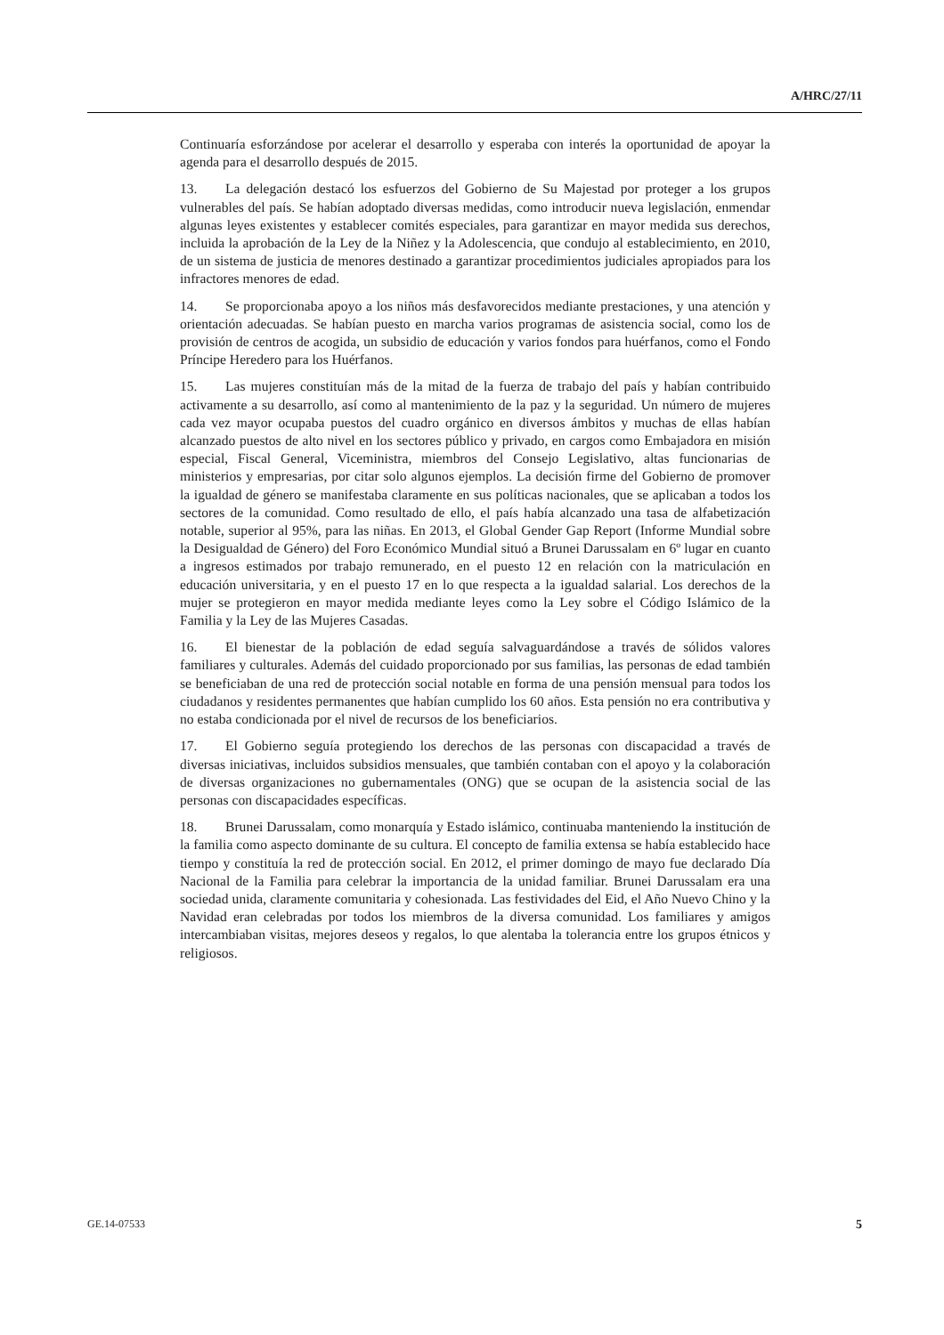A/HRC/27/11
Continuaría esforzándose por acelerar el desarrollo y esperaba con interés la oportunidad de apoyar la agenda para el desarrollo después de 2015.
13. La delegación destacó los esfuerzos del Gobierno de Su Majestad por proteger a los grupos vulnerables del país. Se habían adoptado diversas medidas, como introducir nueva legislación, enmendar algunas leyes existentes y establecer comités especiales, para garantizar en mayor medida sus derechos, incluida la aprobación de la Ley de la Niñez y la Adolescencia, que condujo al establecimiento, en 2010, de un sistema de justicia de menores destinado a garantizar procedimientos judiciales apropiados para los infractores menores de edad.
14. Se proporcionaba apoyo a los niños más desfavorecidos mediante prestaciones, y una atención y orientación adecuadas. Se habían puesto en marcha varios programas de asistencia social, como los de provisión de centros de acogida, un subsidio de educación y varios fondos para huérfanos, como el Fondo Príncipe Heredero para los Huérfanos.
15. Las mujeres constituían más de la mitad de la fuerza de trabajo del país y habían contribuido activamente a su desarrollo, así como al mantenimiento de la paz y la seguridad. Un número de mujeres cada vez mayor ocupaba puestos del cuadro orgánico en diversos ámbitos y muchas de ellas habían alcanzado puestos de alto nivel en los sectores público y privado, en cargos como Embajadora en misión especial, Fiscal General, Viceministra, miembros del Consejo Legislativo, altas funcionarias de ministerios y empresarias, por citar solo algunos ejemplos. La decisión firme del Gobierno de promover la igualdad de género se manifestaba claramente en sus políticas nacionales, que se aplicaban a todos los sectores de la comunidad. Como resultado de ello, el país había alcanzado una tasa de alfabetización notable, superior al 95%, para las niñas. En 2013, el Global Gender Gap Report (Informe Mundial sobre la Desigualdad de Género) del Foro Económico Mundial situó a Brunei Darussalam en 6º lugar en cuanto a ingresos estimados por trabajo remunerado, en el puesto 12 en relación con la matriculación en educación universitaria, y en el puesto 17 en lo que respecta a la igualdad salarial. Los derechos de la mujer se protegieron en mayor medida mediante leyes como la Ley sobre el Código Islámico de la Familia y la Ley de las Mujeres Casadas.
16. El bienestar de la población de edad seguía salvaguardándose a través de sólidos valores familiares y culturales. Además del cuidado proporcionado por sus familias, las personas de edad también se beneficiaban de una red de protección social notable en forma de una pensión mensual para todos los ciudadanos y residentes permanentes que habían cumplido los 60 años. Esta pensión no era contributiva y no estaba condicionada por el nivel de recursos de los beneficiarios.
17. El Gobierno seguía protegiendo los derechos de las personas con discapacidad a través de diversas iniciativas, incluidos subsidios mensuales, que también contaban con el apoyo y la colaboración de diversas organizaciones no gubernamentales (ONG) que se ocupan de la asistencia social de las personas con discapacidades específicas.
18. Brunei Darussalam, como monarquía y Estado islámico, continuaba manteniendo la institución de la familia como aspecto dominante de su cultura. El concepto de familia extensa se había establecido hace tiempo y constituía la red de protección social. En 2012, el primer domingo de mayo fue declarado Día Nacional de la Familia para celebrar la importancia de la unidad familiar. Brunei Darussalam era una sociedad unida, claramente comunitaria y cohesionada. Las festividades del Eid, el Año Nuevo Chino y la Navidad eran celebradas por todos los miembros de la diversa comunidad. Los familiares y amigos intercambiaban visitas, mejores deseos y regalos, lo que alentaba la tolerancia entre los grupos étnicos y religiosos.
GE.14-07533 5